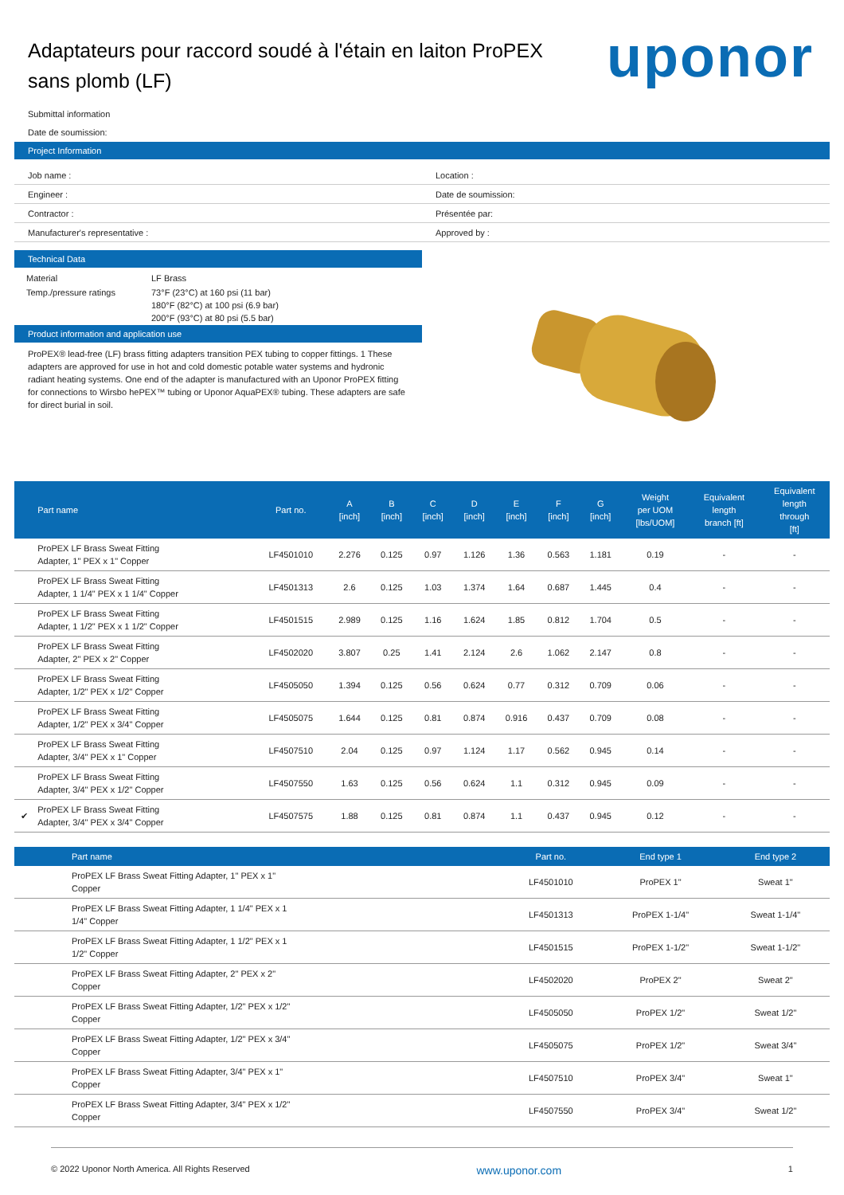Adaptateurs pour raccord soudé à l'étain en laiton ProPEX sans plomb (LF)
uponor
Submittal information
Date de soumission:
Project Information
Job name :
Location :
Engineer :
Date de soumission:
Contractor :
Présentée par:
Manufacturer's representative :
Approved by :
Technical Data
| Material | LF Brass |
| Temp./pressure ratings | 73°F (23°C) at 160 psi (11 bar) 180°F (82°C) at 100 psi (6.9 bar) 200°F (93°C) at 80 psi (5.5 bar) |
Product information and application use
ProPEX® lead-free (LF) brass fitting adapters transition PEX tubing to copper fittings. 1 These adapters are approved for use in hot and cold domestic potable water systems and hydronic radiant heating systems. One end of the adapter is manufactured with an Uponor ProPEX fitting for connections to Wirsbo hePEX™ tubing or Uponor AquaPEX® tubing. These adapters are safe for direct burial in soil.
| | Part name | Part no. | A [inch] | B [inch] | C [inch] | D [inch] | E [inch] | F [inch] | G [inch] | Weight per UOM [lbs/UOM] | Equivalent length branch [ft] | Equivalent length through [ft] |
| --- | --- | --- | --- | --- | --- | --- | --- | --- | --- | --- | --- | --- |
| | ProPEX LF Brass Sweat Fitting Adapter, 1" PEX x 1" Copper | LF4501010 | 2.276 | 0.125 | 0.97 | 1.126 | 1.36 | 0.563 | 1.181 | 0.19 | - | - |
| | ProPEX LF Brass Sweat Fitting Adapter, 1 1/4" PEX x 1 1/4" Copper | LF4501313 | 2.6 | 0.125 | 1.03 | 1.374 | 1.64 | 0.687 | 1.445 | 0.4 | - | - |
| | ProPEX LF Brass Sweat Fitting Adapter, 1 1/2" PEX x 1 1/2" Copper | LF4501515 | 2.989 | 0.125 | 1.16 | 1.624 | 1.85 | 0.812 | 1.704 | 0.5 | - | - |
| | ProPEX LF Brass Sweat Fitting Adapter, 2" PEX x 2" Copper | LF4502020 | 3.807 | 0.25 | 1.41 | 2.124 | 2.6 | 1.062 | 2.147 | 0.8 | - | - |
| | ProPEX LF Brass Sweat Fitting Adapter, 1/2" PEX x 1/2" Copper | LF4505050 | 1.394 | 0.125 | 0.56 | 0.624 | 0.77 | 0.312 | 0.709 | 0.06 | - | - |
| | ProPEX LF Brass Sweat Fitting Adapter, 1/2" PEX x 3/4" Copper | LF4505075 | 1.644 | 0.125 | 0.81 | 0.874 | 0.916 | 0.437 | 0.709 | 0.08 | - | - |
| | ProPEX LF Brass Sweat Fitting Adapter, 3/4" PEX x 1" Copper | LF4507510 | 2.04 | 0.125 | 0.97 | 1.124 | 1.17 | 0.562 | 0.945 | 0.14 | - | - |
| | ProPEX LF Brass Sweat Fitting Adapter, 3/4" PEX x 1/2" Copper | LF4507550 | 1.63 | 0.125 | 0.56 | 0.624 | 1.1 | 0.312 | 0.945 | 0.09 | - | - |
| ✔ | ProPEX LF Brass Sweat Fitting Adapter, 3/4" PEX x 3/4" Copper | LF4507575 | 1.88 | 0.125 | 0.81 | 0.874 | 1.1 | 0.437 | 0.945 | 0.12 | - | - |
| | Part name | Part no. | End type 1 | End type 2 |
| --- | --- | --- | --- | --- |
| | ProPEX LF Brass Sweat Fitting Adapter, 1" PEX x 1" Copper | LF4501010 | ProPEX 1" | Sweat 1" |
| | ProPEX LF Brass Sweat Fitting Adapter, 1 1/4" PEX x 1 1/4" Copper | LF4501313 | ProPEX 1-1/4" | Sweat 1-1/4" |
| | ProPEX LF Brass Sweat Fitting Adapter, 1 1/2" PEX x 1 1/2" Copper | LF4501515 | ProPEX 1-1/2" | Sweat 1-1/2" |
| | ProPEX LF Brass Sweat Fitting Adapter, 2" PEX x 2" Copper | LF4502020 | ProPEX 2" | Sweat 2" |
| | ProPEX LF Brass Sweat Fitting Adapter, 1/2" PEX x 1/2" Copper | LF4505050 | ProPEX 1/2" | Sweat 1/2" |
| | ProPEX LF Brass Sweat Fitting Adapter, 1/2" PEX x 3/4" Copper | LF4505075 | ProPEX 1/2" | Sweat 3/4" |
| | ProPEX LF Brass Sweat Fitting Adapter, 3/4" PEX x 1" Copper | LF4507510 | ProPEX 3/4" | Sweat 1" |
| | ProPEX LF Brass Sweat Fitting Adapter, 3/4" PEX x 1/2" Copper | LF4507550 | ProPEX 3/4" | Sweat 1/2" |
© 2022 Uponor North America. All Rights Reserved www.uponor.com 1